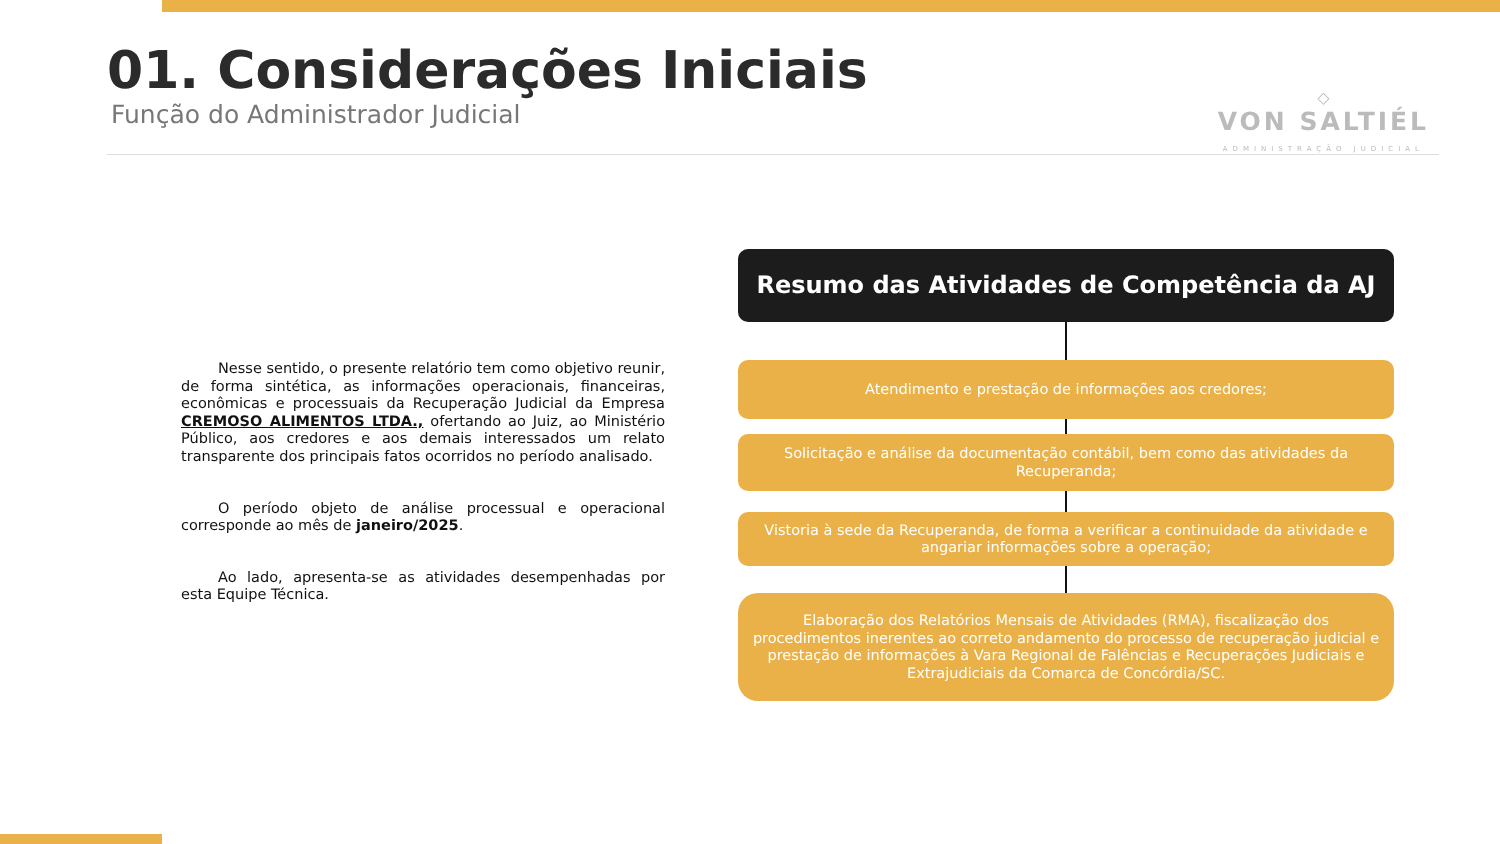01. Considerações Iniciais
Função do Administrador Judicial
◇
VON SALTIÉL
ADMINISTRAÇÃO JUDICIAL
Nesse sentido, o presente relatório tem como objetivo reunir, de forma sintética, as informações operacionais, financeiras, econômicas e processuais da Recuperação Judicial da Empresa CREMOSO ALIMENTOS LTDA., ofertando ao Juiz, ao Ministério Público, aos credores e aos demais interessados um relato transparente dos principais fatos ocorridos no período analisado.
O período objeto de análise processual e operacional corresponde ao mês de janeiro/2025.
Ao lado, apresenta-se as atividades desempenhadas por esta Equipe Técnica.
Resumo das Atividades de Competência da AJ
Atendimento e prestação de informações aos credores;
Solicitação e análise da documentação contábil, bem como das atividades da Recuperanda;
Vistoria à sede da Recuperanda, de forma a verificar a continuidade da atividade e angariar informações sobre a operação;
Elaboração dos Relatórios Mensais de Atividades (RMA), fiscalização dos procedimentos inerentes ao correto andamento do processo de recuperação judicial e prestação de informações à Vara Regional de Falências e Recuperações Judiciais e Extrajudiciais da Comarca de Concórdia/SC.